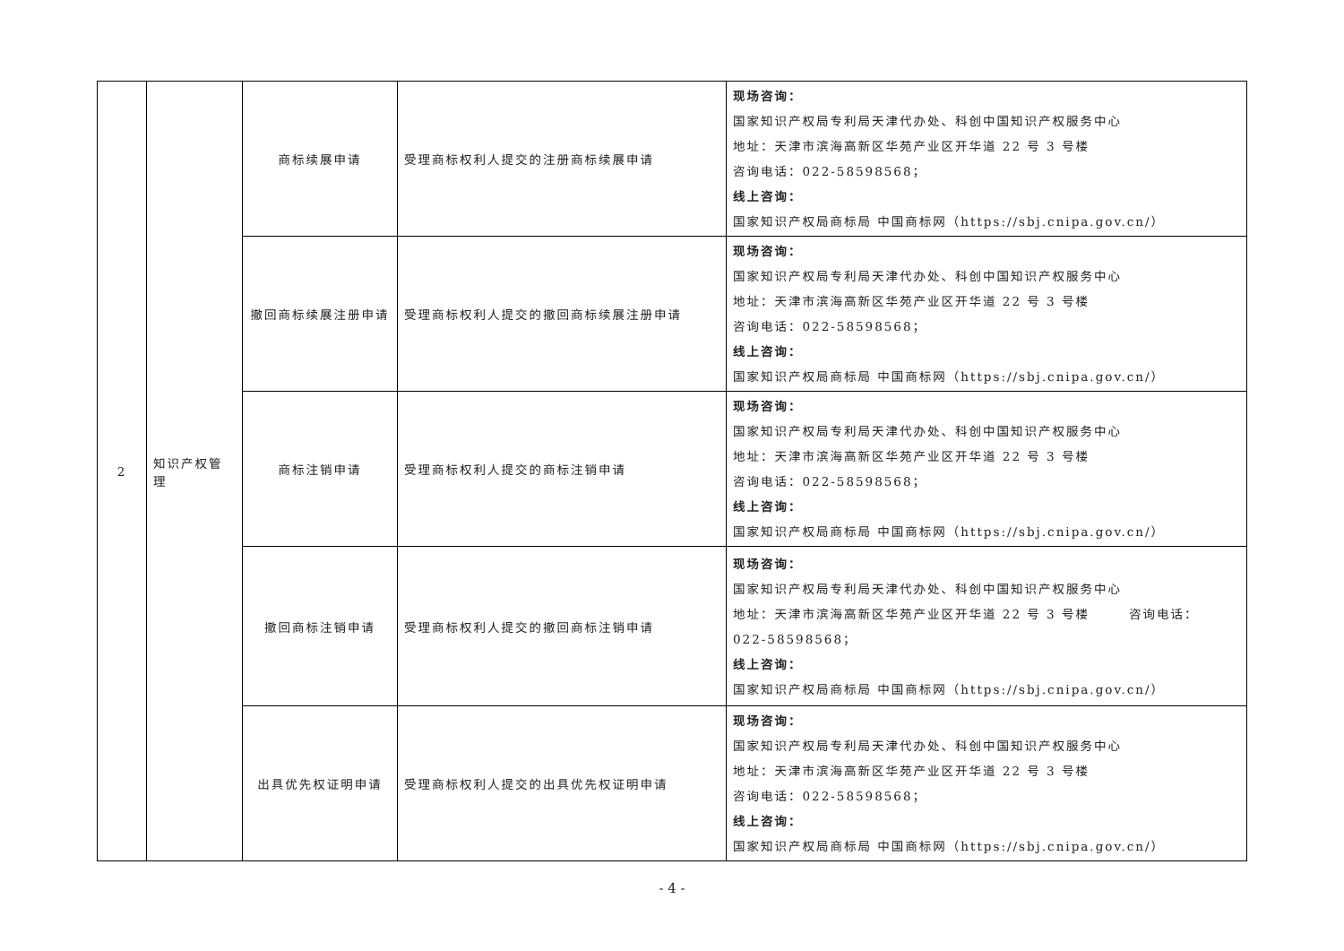| 2 | 知识产权管理 | 商标续展申请 | 受理商标权利人提交的注册商标续展申请 | 现场咨询： 国家知识产权局专利局天津代办处、科创中国知识产权服务中心 地址：天津市滨海高新区华苑产业区开华道 22 号 3 号楼 咨询电话：022-58598568； 线上咨询： 国家知识产权局商标局 中国商标网（https://sbj.cnipa.gov.cn/） |
| | | 撤回商标续展注册申请 | 受理商标权利人提交的撤回商标续展注册申请 | 现场咨询： 国家知识产权局专利局天津代办处、科创中国知识产权服务中心 地址：天津市滨海高新区华苑产业区开华道 22 号 3 号楼 咨询电话：022-58598568； 线上咨询： 国家知识产权局商标局 中国商标网（https://sbj.cnipa.gov.cn/） |
| | | 商标注销申请 | 受理商标权利人提交的商标注销申请 | 现场咨询： 国家知识产权局专利局天津代办处、科创中国知识产权服务中心 地址：天津市滨海高新区华苑产业区开华道 22 号 3 号楼 咨询电话：022-58598568； 线上咨询： 国家知识产权局商标局 中国商标网（https://sbj.cnipa.gov.cn/） |
| | | 撤回商标注销申请 | 受理商标权利人提交的撤回商标注销申请 | 现场咨询： 国家知识产权局专利局天津代办处、科创中国知识产权服务中心 地址：天津市滨海高新区华苑产业区开华道 22 号 3 号楼 咨询电话： 022-58598568； 线上咨询： 国家知识产权局商标局 中国商标网（https://sbj.cnipa.gov.cn/） |
| | | 出具优先权证明申请 | 受理商标权利人提交的出具优先权证明申请 | 现场咨询： 国家知识产权局专利局天津代办处、科创中国知识产权服务中心 地址：天津市滨海高新区华苑产业区开华道 22 号 3 号楼 咨询电话：022-58598568； 线上咨询： 国家知识产权局商标局 中国商标网（https://sbj.cnipa.gov.cn/） |
- 4 -